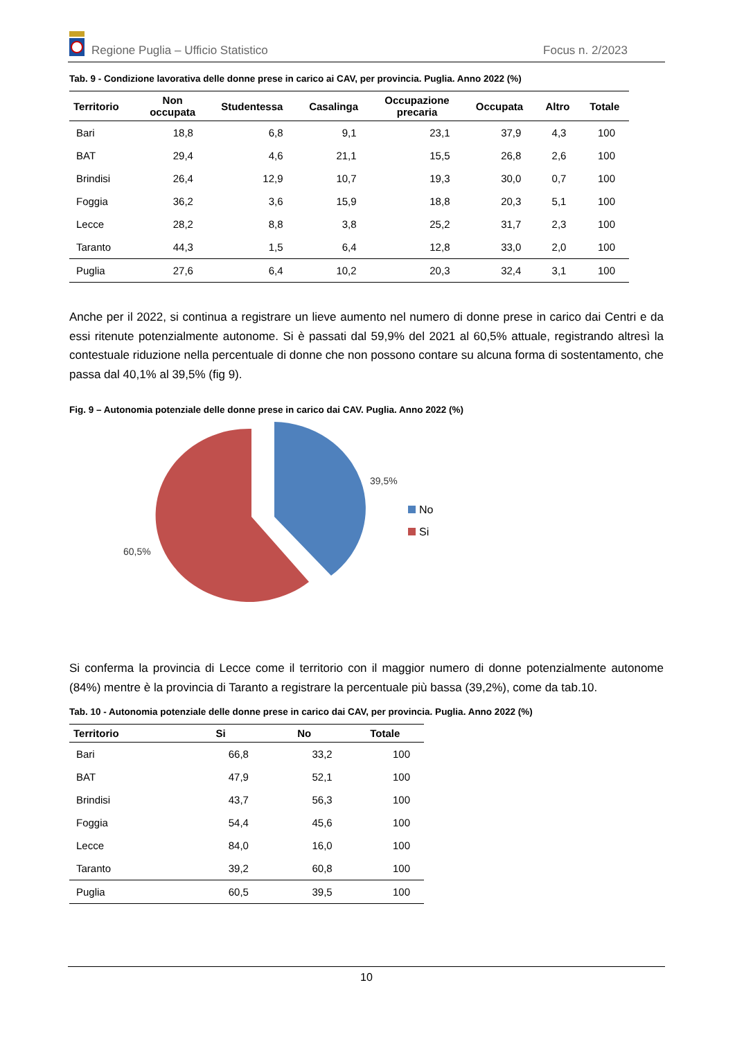Regione Puglia – Ufficio Statistico Focus n. 2/2023
Tab. 9 - Condizione lavorativa delle donne prese in carico ai CAV, per provincia. Puglia. Anno 2022 (%)
| Territorio | Non occupata | Studentessa | Casalinga | Occupazione precaria | Occupata | Altro | Totale |
| --- | --- | --- | --- | --- | --- | --- | --- |
| Bari | 18,8 | 6,8 | 9,1 | 23,1 | 37,9 | 4,3 | 100 |
| BAT | 29,4 | 4,6 | 21,1 | 15,5 | 26,8 | 2,6 | 100 |
| Brindisi | 26,4 | 12,9 | 10,7 | 19,3 | 30,0 | 0,7 | 100 |
| Foggia | 36,2 | 3,6 | 15,9 | 18,8 | 20,3 | 5,1 | 100 |
| Lecce | 28,2 | 8,8 | 3,8 | 25,2 | 31,7 | 2,3 | 100 |
| Taranto | 44,3 | 1,5 | 6,4 | 12,8 | 33,0 | 2,0 | 100 |
| Puglia | 27,6 | 6,4 | 10,2 | 20,3 | 32,4 | 3,1 | 100 |
Anche per il 2022, si continua a registrare un lieve aumento nel numero di donne prese in carico dai Centri e da essi ritenute potenzialmente autonome. Si è passati dal 59,9% del 2021 al 60,5% attuale, registrando altresì la contestuale riduzione nella percentuale di donne che non possono contare su alcuna forma di sostentamento, che passa dal 40,1% al 39,5% (fig 9).
Fig. 9 – Autonomia potenziale delle donne prese in carico dai CAV. Puglia. Anno 2022 (%)
39,5%
60,5%
No
Si
Si conferma la provincia di Lecce come il territorio con il maggior numero di donne potenzialmente autonome (84%) mentre è la provincia di Taranto a registrare la percentuale più bassa (39,2%), come da tab.10.
Tab. 10 - Autonomia potenziale delle donne prese in carico dai CAV, per provincia. Puglia. Anno 2022 (%)
| Territorio | Si | No | Totale |
| --- | --- | --- | --- |
| Bari | 66,8 | 33,2 | 100 |
| BAT | 47,9 | 52,1 | 100 |
| Brindisi | 43,7 | 56,3 | 100 |
| Foggia | 54,4 | 45,6 | 100 |
| Lecce | 84,0 | 16,0 | 100 |
| Taranto | 39,2 | 60,8 | 100 |
| Puglia | 60,5 | 39,5 | 100 |
10